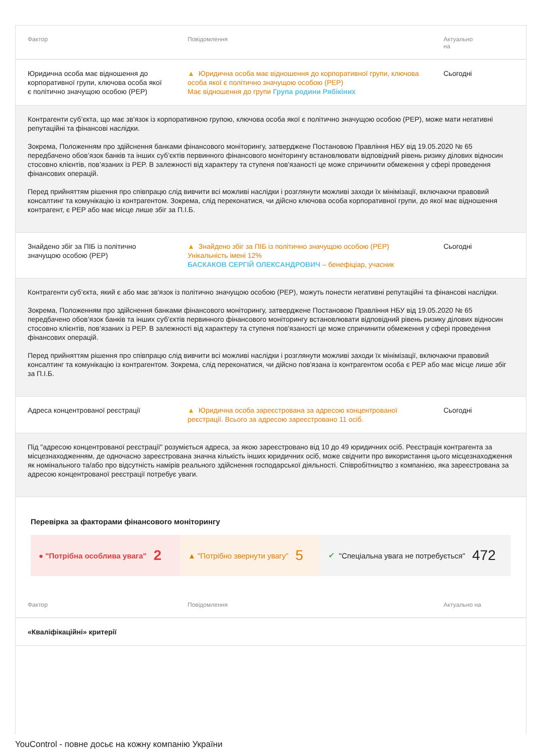| Фактор | Повідомлення | Актуально на |
| --- | --- | --- |
| Юридична особа має відношення до корпоративної групи, ключова особа якої є політично значущою особою (PEP) | ▲ Юридична особа має відношення до корпоративної групи, ключова особа якої є політично значущою особою (PEP) Має відношення до групи Група родини Рябікіних | Сьогодні |
| Контрагенти суб’єкта, що має зв'язок із корпоративною групою, ключова особа якої є політично значущою особою (PEP), може мати негативні репутаційні та фінансові наслідки. Зокрема, Положенням про здійснення банками фінансового моніторингу, затверджене Постановою Правління НБУ від 19.05.2020 № 65 передбачено обов’язок банків та інших суб’єктів первинного фінансового моніторингу встановлювати відповідний рівень ризику ділових відносин стосовно клієнтів, пов’язаних із PEP. В залежності від характеру та ступеня пов'язаності це може спричинити обмеження у сфері проведення фінансових операцій. Перед прийняттям рішення про співпрацю слід вивчити всі можливі наслідки і розглянути можливі заходи їх мінімізації, включаючи правовий консалтинг та комунікацію із контрагентом. Зокрема, слід переконатися, чи дійсно ключова особа корпоративної групи, до якої має відношення контрагент, є PEP або має місце лише збіг за П.І.Б. | | |
| Знайдено збіг за ПІБ із політично значущою особою (PEP) | ▲ Знайдено збіг за ПІБ із політично значущою особою (PEP) Унікальність імені 12% БАСКАКОВ СЕРГІЙ ОЛЕКСАНДРОВИЧ – бенефіціар, учасник | Сьогодні |
| Контрагенти суб’єкта, який є або має зв'язок із політично значущою особою (PEP), можуть понести негативні репутаційні та фінансові наслідки. Зокрема, Положенням про здійснення банками фінансового моніторингу, затверджене Постановою Правління НБУ від 19.05.2020 № 65 передбачено обов’язок банків та інших суб’єктів первинного фінансового моніторингу встановлювати відповідний рівень ризику ділових відносин стосовно клієнтів, пов’язаних із PEP. В залежності від характеру та ступеня пов'язаності це може спричинити обмеження у сфері проведення фінансових операцій. Перед прийняттям рішення про співпрацю слід вивчити всі можливі наслідки і розглянути можливі заходи їх мінімізації, включаючи правовий консалтинг та комунікацію із контрагентом. Зокрема, слід переконатися, чи дійсно пов'язана із контрагентом особа є PEP або має місце лише збіг за П.І.Б. | | |
| Адреса концентрованої реєстрації | ▲ Юридична особа зареєстрована за адресою концентрованої реєстрації. Всього за адресою зареєстровано 11 осіб. | Сьогодні |
| Під "адресою концентрованої реєстрації" розуміється адреса, за якою зареєстровано від 10 до 49 юридичних осіб. Реєстрація контрагента за місцезнаходженням, де одночасно зареєстрована значна кількість інших юридичних осіб, може свідчити про використання цього місцезнаходження як номінального та/або про відсутність намірів реального здійснення господарської діяльності. Співробітництво з компанією, яка зареєстрована за адресою концентрованої реєстрації потребує уваги. | | |
Перевірка за факторами фінансового моніторингу
● "Потрібна особлива увага" 2
▲ "Потрібно звернути увагу" 5
✔ "Спеціальна увага не потребується" 472
| Фактор | Повідомлення | Актуально на |
| --- | --- | --- |
| «Кваліфікаційні» критерії | | |
YouControl - повне досьє на кожну компанію України